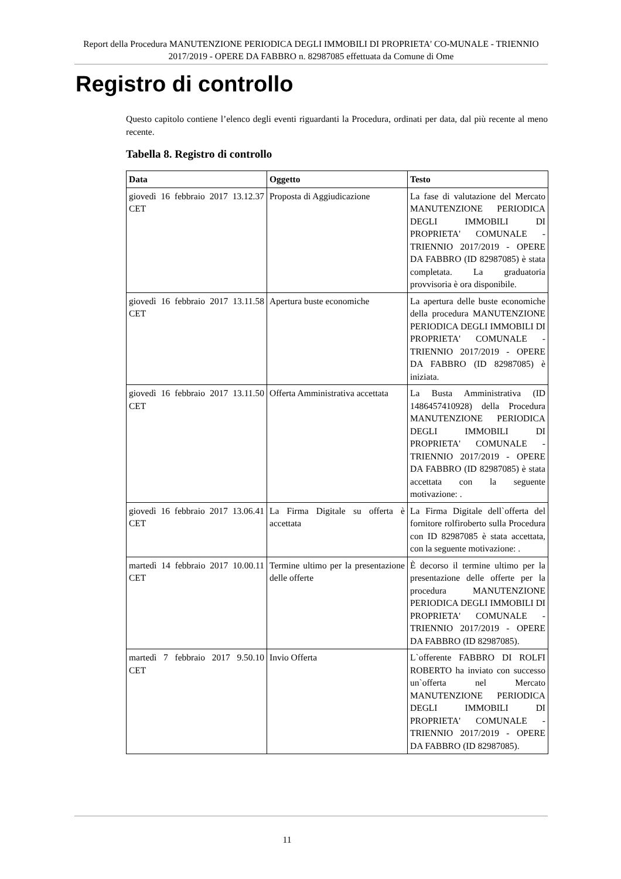Report della Procedura MANUTENZIONE PERIODICA DEGLI IMMOBILI DI PROPRIETA' CO-MUNALE - TRIENNIO 2017/2019 - OPERE DA FABBRO n. 82987085 effettuata da Comune di Ome
Registro di controllo
Questo capitolo contiene l’elenco degli eventi riguardanti la Procedura, ordinati per data, dal più recente al meno recente.
Tabella 8. Registro di controllo
| Data | Oggetto | Testo |
| --- | --- | --- |
| giovedì 16 febbraio 2017 13.12.37 CET | Proposta di Aggiudicazione | La fase di valutazione del Mercato MANUTENZIONE PERIODICA DEGLI IMMOBILI DI PROPRIETA' COMUNALE - TRIENNIO 2017/2019 - OPERE DA FABBRO (ID 82987085) è stata completata. La graduatoria provvisoria è ora disponibile. |
| giovedì 16 febbraio 2017 13.11.58 CET | Apertura buste economiche | La apertura delle buste economiche della procedura MANUTENZIONE PERIODICA DEGLI IMMOBILI DI PROPRIETA' COMUNALE - TRIENNIO 2017/2019 - OPERE DA FABBRO (ID 82987085) è iniziata. |
| giovedì 16 febbraio 2017 13.11.50 CET | Offerta Amministrativa accettata | La Busta Amministrativa (ID 1486457410928) della Procedura MANUTENZIONE PERIODICA DEGLI IMMOBILI DI PROPRIETA' COMUNALE - TRIENNIO 2017/2019 - OPERE DA FABBRO (ID 82987085) è stata accettata con la seguente motivazione: . |
| giovedì 16 febbraio 2017 13.06.41 CET | La Firma Digitale su offerta è accettata | La Firma Digitale dell`offerta del fornitore rolfiroberto sulla Procedura con ID 82987085 è stata accettata, con la seguente motivazione: . |
| martedì 14 febbraio 2017 10.00.11 CET | Termine ultimo per la presentazione delle offerte | È decorso il termine ultimo per la presentazione delle offerte per la procedura MANUTENZIONE PERIODICA DEGLI IMMOBILI DI PROPRIETA' COMUNALE - TRIENNIO 2017/2019 - OPERE DA FABBRO (ID 82987085). |
| martedì 7 febbraio 2017 9.50.10 CET | Invio Offerta | L`offerente FABBRO DI ROLFI ROBERTO ha inviato con successo un`offerta nel Mercato MANUTENZIONE PERIODICA DEGLI IMMOBILI DI PROPRIETA' COMUNALE - TRIENNIO 2017/2019 - OPERE DA FABBRO (ID 82987085). |
11